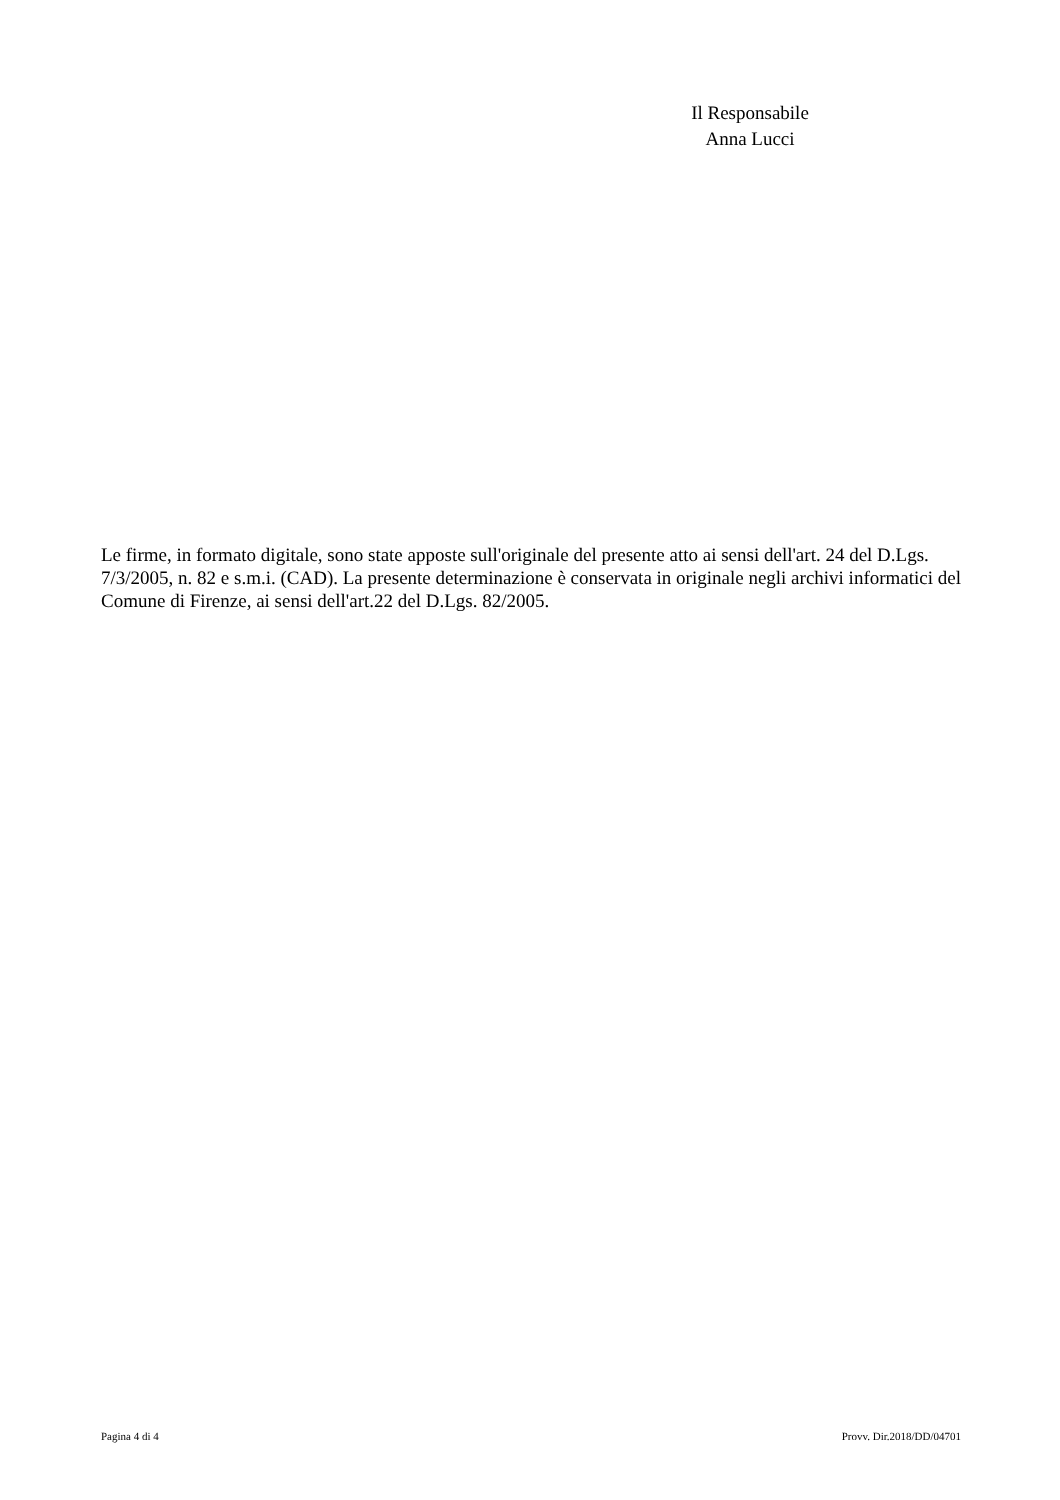Il Responsabile
Anna Lucci
Le firme, in formato digitale, sono state apposte sull'originale del presente atto ai sensi dell'art. 24 del D.Lgs. 7/3/2005, n. 82 e s.m.i. (CAD). La presente determinazione è conservata in originale negli archivi informatici del Comune di Firenze, ai sensi dell'art.22 del D.Lgs. 82/2005.
Pagina 4 di 4 Provv. Dir.2018/DD/04701